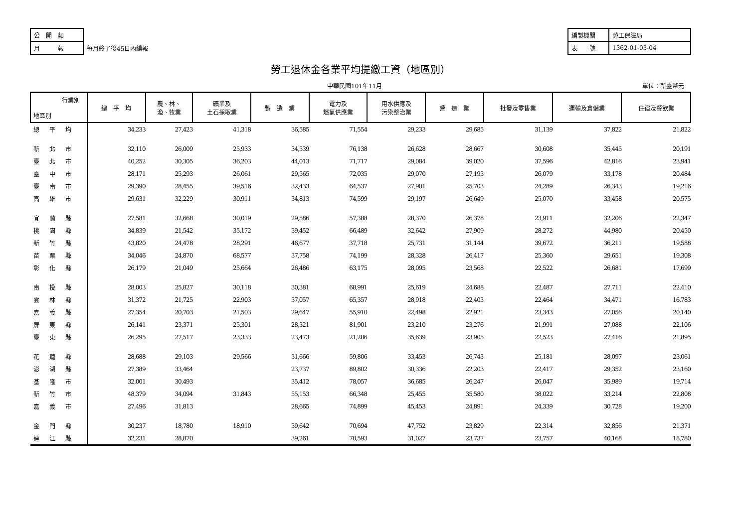| 公 開 類 | | 編製機關 | 勞工保險局 |
| 月 報 | 每月終了後45日內編報 | 表 號 | 1362-01-03-04 |
勞工退休金各業平均提繳工資（地區別）
中華民國101年11月 單位：新臺幣元
| 行業別 地區別 | 總 平 均 | 農、林、 漁、牧業 | 礦業及 土石採取業 | 製 造 業 | 電力及 燃氣供應業 | 用水供應及 污染整治業 | 營 造 業 | 批發及零售業 | 運輸及倉儲業 | 住宿及餐飲業 |
| --- | --- | --- | --- | --- | --- | --- | --- | --- | --- | --- |
| 總平均 | 34,233 | 27,423 | 41,318 | 36,585 | 71,554 | 29,233 | 29,685 | 31,139 | 37,822 | 21,822 |
| 新北市 | 32,110 | 26,009 | 25,933 | 34,539 | 76,138 | 26,628 | 28,667 | 30,608 | 35,445 | 20,191 |
| 臺北市 | 40,252 | 30,305 | 36,203 | 44,013 | 71,717 | 29,084 | 39,020 | 37,596 | 42,816 | 23,941 |
| 臺中市 | 28,171 | 25,293 | 26,061 | 29,565 | 72,035 | 29,070 | 27,193 | 26,079 | 33,178 | 20,484 |
| 臺南市 | 29,390 | 28,455 | 39,516 | 32,433 | 64,537 | 27,901 | 25,703 | 24,289 | 26,343 | 19,216 |
| 高雄市 | 29,631 | 32,229 | 30,911 | 34,813 | 74,599 | 29,197 | 26,649 | 25,070 | 33,458 | 20,575 |
| 宜蘭縣 | 27,581 | 32,668 | 30,019 | 29,586 | 57,388 | 28,370 | 26,378 | 23,911 | 32,206 | 22,347 |
| 桃園縣 | 34,839 | 21,542 | 35,172 | 39,452 | 66,489 | 32,642 | 27,909 | 28,272 | 44,980 | 20,450 |
| 新竹縣 | 43,820 | 24,478 | 28,291 | 46,677 | 37,718 | 25,731 | 31,144 | 39,672 | 36,211 | 19,588 |
| 苗栗縣 | 34,046 | 24,870 | 68,577 | 37,758 | 74,199 | 28,328 | 26,417 | 25,360 | 29,651 | 19,308 |
| 彰化縣 | 26,179 | 21,049 | 25,664 | 26,486 | 63,175 | 28,095 | 23,568 | 22,522 | 26,681 | 17,699 |
| 南投縣 | 28,003 | 25,827 | 30,118 | 30,381 | 68,991 | 25,619 | 24,688 | 22,487 | 27,711 | 22,410 |
| 雲林縣 | 31,372 | 21,725 | 22,903 | 37,057 | 65,357 | 28,918 | 22,403 | 22,464 | 34,471 | 16,783 |
| 嘉義縣 | 27,354 | 20,703 | 21,503 | 29,647 | 55,910 | 22,498 | 22,921 | 23,343 | 27,056 | 20,140 |
| 屏東縣 | 26,141 | 23,371 | 25,301 | 28,321 | 81,901 | 23,210 | 23,276 | 21,991 | 27,088 | 22,106 |
| 臺東縣 | 26,295 | 27,517 | 23,333 | 23,473 | 21,286 | 35,639 | 23,905 | 22,523 | 27,416 | 21,895 |
| 花蓮縣 | 28,688 | 29,103 | 29,566 | 31,666 | 59,806 | 33,453 | 26,743 | 25,181 | 28,097 | 23,061 |
| 澎湖縣 | 27,389 | 33,464 | | 23,737 | 89,802 | 30,336 | 22,203 | 22,417 | 29,352 | 23,160 |
| 基隆市 | 32,001 | 30,493 | | 35,412 | 78,057 | 36,685 | 26,247 | 26,047 | 35,989 | 19,714 |
| 新竹市 | 48,379 | 34,094 | 31,843 | 55,153 | 66,348 | 25,455 | 35,580 | 38,022 | 33,214 | 22,808 |
| 嘉義市 | 27,496 | 31,813 | | 28,665 | 74,899 | 45,453 | 24,891 | 24,339 | 30,728 | 19,200 |
| 金門縣 | 30,237 | 18,780 | 18,910 | 39,642 | 70,694 | 47,752 | 23,829 | 22,314 | 32,856 | 21,371 |
| 連江縣 | 32,231 | 28,870 | | 39,261 | 70,593 | 31,027 | 23,737 | 23,757 | 40,168 | 18,780 |